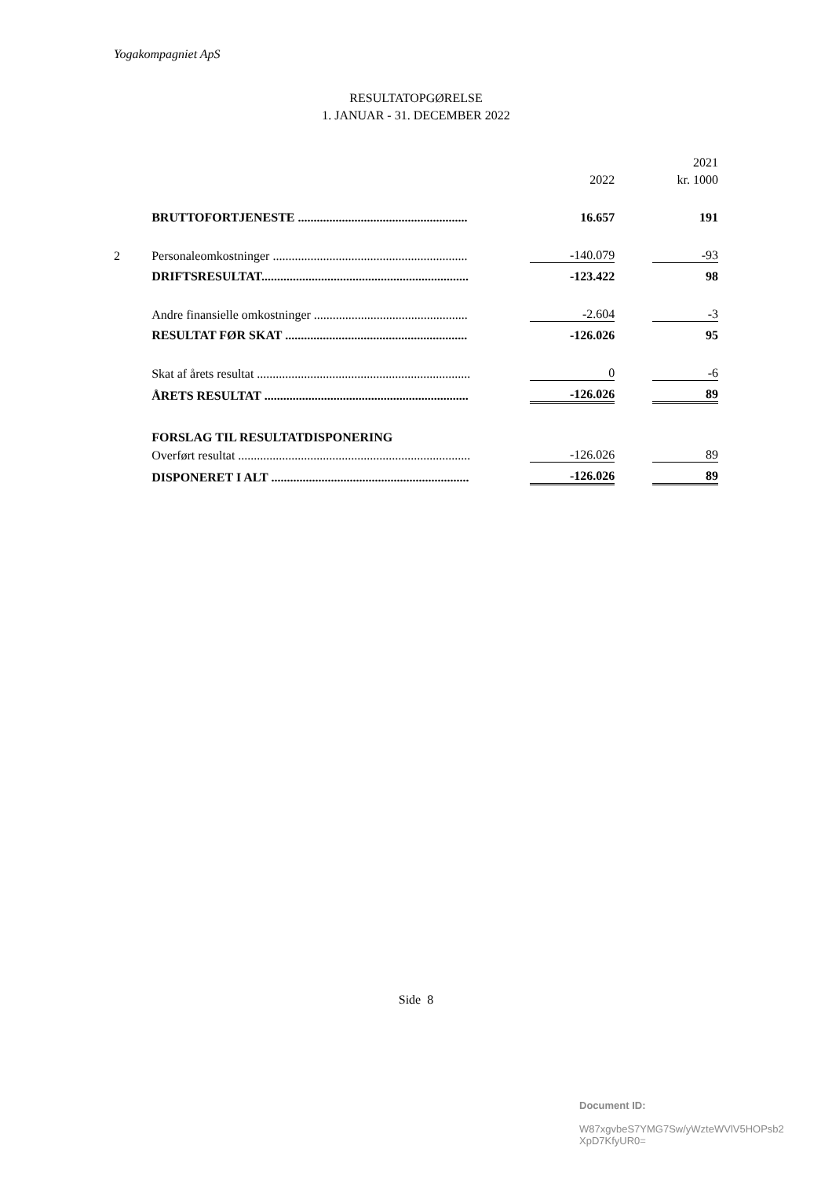Yogakompagniet ApS
RESULTATOPGØRELSE
1. JANUAR - 31. DECEMBER 2022
| | | | | 2021 |
| | | 2022 | | kr. 1000 |
| | BRUTTOFORTJENESTE ...................................................... | 16.657 | | 191 |
| 2 | Personaleomkostninger .............................................................. | -140.079 | | -93 |
| | DRIFTSRESULTAT.................................................................. | -123.422 | | 98 |
| | Andre finansielle omkostninger ................................................. | -2.604 | | -3 |
| | RESULTAT FØR SKAT .......................................................... | -126.026 | | 95 |
| | Skat af årets resultat .................................................................... | 0 | | -6 |
| | ÅRETS RESULTAT ................................................................. | -126.026 | | 89 |
| | FORSLAG TIL RESULTATDISPONERING | | | |
| | Overført resultat .......................................................................... | -126.026 | | 89 |
| | DISPONERET I ALT ............................................................... | -126.026 | | 89 |
Side 8
Document ID:
W87xgvbeS7YMG7Sw/yWzteWVlV5HOPsb2
XpD7KfyUR0=